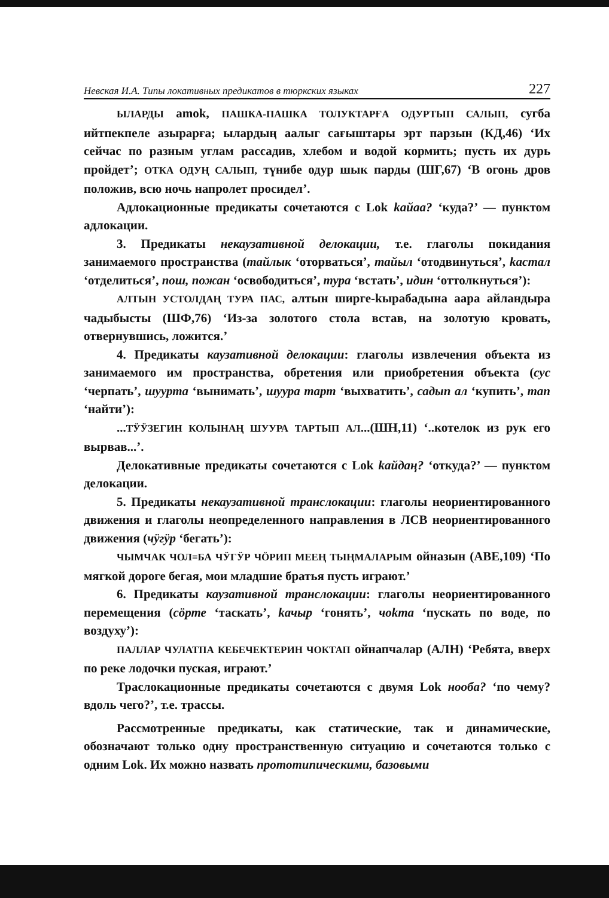Невская И.А. Типы локативных предикатов в тюркских языках 227
ЫЛАРДЫ amok, ПАШКА-ПАШКА ТОЛУКТАРҒА ОДУРТЫП САЛЫП, сугба ийтпекпеле азырарға; ылардың аалыг сағыштары эрт парзын (КД,46) ‘Их сейчас по разным углам рассадив, хлебом и водой кормить; пусть их дурь пройдет’; ОТКА ОДУҢ САЛЫП, түнибе одур шык парды (ШГ,67) ‘В огонь дров положив, всю ночь напролет просидел’.
Адлокационные предикаты сочетаются с Lok kайаа? ‘куда?’ — пунктом адлокации.
3. Предикаты некаузативной делокации, т.е. глаголы покидания занимаемого пространства (тайлык ‘оторваться’, тайыл ‘отодвинуться’, kастал ‘отделиться’, пош, пожан ‘освободиться’, тура ‘встать’, идин ‘оттолкнуться’):
АЛТЫН УСТОЛДАҢ ТУРА ПАС, алтын ширге-kырабадына аара айландыра чадыбысты (ШФ,76) ‘Из-за золотого стола встав, на золотую кровать, отвернувшись, ложится.’
4. Предикаты каузативной делокации: глаголы извлечения объекта из занимаемого им пространства, обретения или приобретения объекта (сус ‘черпать’, шуурта ‘вынимать’, шуура тарт ‘выхватить’, садып ал ‘купить’, тап ‘найти’):
...ТӰӰЗЕГИН КОЛЫНАҢ ШУУРА ТАРТЫП АЛ...(ШН,11) ‘..котелок из рук его вырвав...’.
Делокативные предикаты сочетаются с Lok kайдаң? ‘откуда?’ — пунктом делокации.
5. Предикаты некаузативной транслокации: глаголы неориентированного движения и глаголы неопределенного направления в ЛСВ неориентированного движения (чӱгӱр ‘бегать’):
ЧЫМЧАК ЧОЛ=БА ЧӰГӰР ЧӦРИП МЕЕҢ ТЫҢМАЛАРЫМ ойназын (АВЕ,109) ‘По мягкой дороге бегая, мои младшие братья пусть играют.’
6. Предикаты каузативной транслокации: глаголы неориентированного перемещения (сӧрте ‘таскать’, kачыр ‘гонять’, чоkта ‘пускать по воде, по воздуху’):
ПАЛЛАР ЧУЛАТПА КЕБЕЧЕКТЕРИН ЧОКТАП ойнапчалар (АЛН) ‘Ребята, вверх по реке лодочки пуская, играют.’
Траслокационные предикаты сочетаются с двумя Lok нооба? ‘по чему? вдоль чего?’, т.е. трассы.
Рассмотренные предикаты, как статические, так и динамические, обозначают только одну пространственную ситуацию и сочетаются только с одним Lok. Их можно назвать прототипическими, базовыми